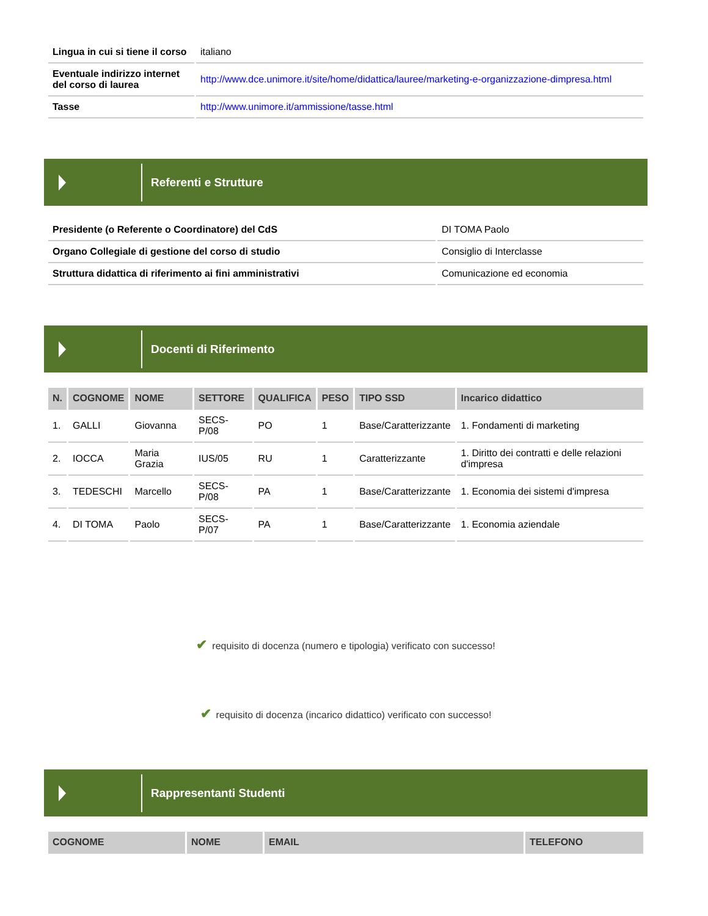| Lingua in cui si tiene il corso | italiano |
| Eventuale indirizzo internet del corso di laurea | http://www.dce.unimore.it/site/home/didattica/lauree/marketing-e-organizzazione-dimpresa.html |
| Tasse | http://www.unimore.it/ammissione/tasse.html |
Referenti e Strutture
| Presidente (o Referente o Coordinatore) del CdS | DI TOMA Paolo |
| Organo Collegiale di gestione del corso di studio | Consiglio di Interclasse |
| Struttura didattica di riferimento ai fini amministrativi | Comunicazione ed economia |
Docenti di Riferimento
| N. | COGNOME | NOME | SETTORE | QUALIFICA | PESO | TIPO SSD | Incarico didattico |
| --- | --- | --- | --- | --- | --- | --- | --- |
| 1. | GALLI | Giovanna | SECS-P/08 | PO | 1 | Base/Caratterizzante | 1. Fondamenti di marketing |
| 2. | IOCCA | Maria Grazia | IUS/05 | RU | 1 | Caratterizzante | 1. Diritto dei contratti e delle relazioni d'impresa |
| 3. | TEDESCHI | Marcello | SECS-P/08 | PA | 1 | Base/Caratterizzante | 1. Economia dei sistemi d'impresa |
| 4. | DI TOMA | Paolo | SECS-P/07 | PA | 1 | Base/Caratterizzante | 1. Economia aziendale |
✔ requisito di docenza (numero e tipologia) verificato con successo!
✔ requisito di docenza (incarico didattico) verificato con successo!
Rappresentanti Studenti
| COGNOME | NOME | EMAIL | TELEFONO |
| --- | --- | --- | --- |